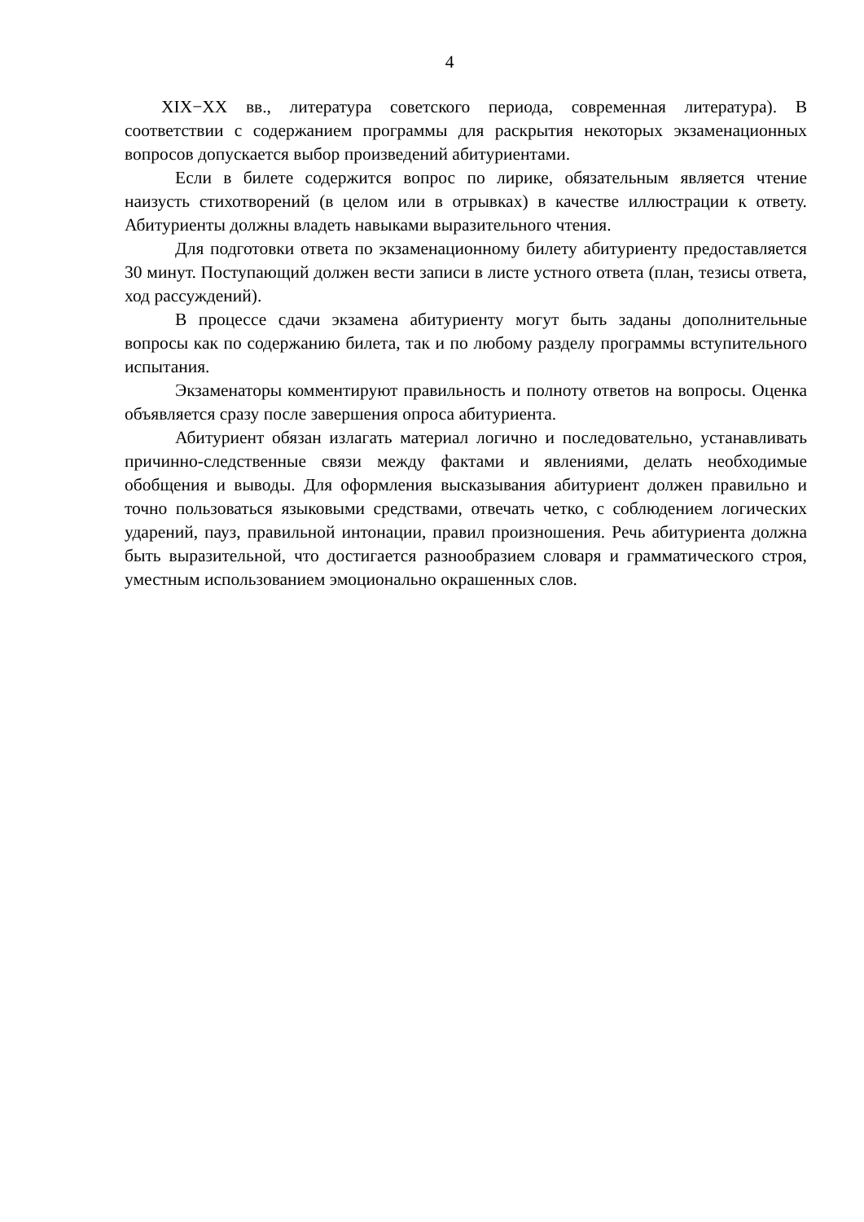4
XIX−XX вв., литература советского периода, современная литература). В соответствии с содержанием программы для раскрытия некоторых экзаменационных вопросов допускается выбор произведений абитуриентами.
Если в билете содержится вопрос по лирике, обязательным является чтение наизусть стихотворений (в целом или в отрывках) в качестве иллюстрации к ответу. Абитуриенты должны владеть навыками выразительного чтения.
Для подготовки ответа по экзаменационному билету абитуриенту предоставляется 30 минут. Поступающий должен вести записи в листе устного ответа (план, тезисы ответа, ход рассуждений).
В процессе сдачи экзамена абитуриенту могут быть заданы дополнительные вопросы как по содержанию билета, так и по любому разделу программы вступительного испытания.
Экзаменаторы комментируют правильность и полноту ответов на вопросы. Оценка объявляется сразу после завершения опроса абитуриента.
Абитуриент обязан излагать материал логично и последовательно, устанавливать причинно-следственные связи между фактами и явлениями, делать необходимые обобщения и выводы. Для оформления высказывания абитуриент должен правильно и точно пользоваться языковыми средствами, отвечать четко, с соблюдением логических ударений, пауз, правильной интонации, правил произношения. Речь абитуриента должна быть выразительной, что достигается разнообразием словаря и грамматического строя, уместным использованием эмоционально окрашенных слов.